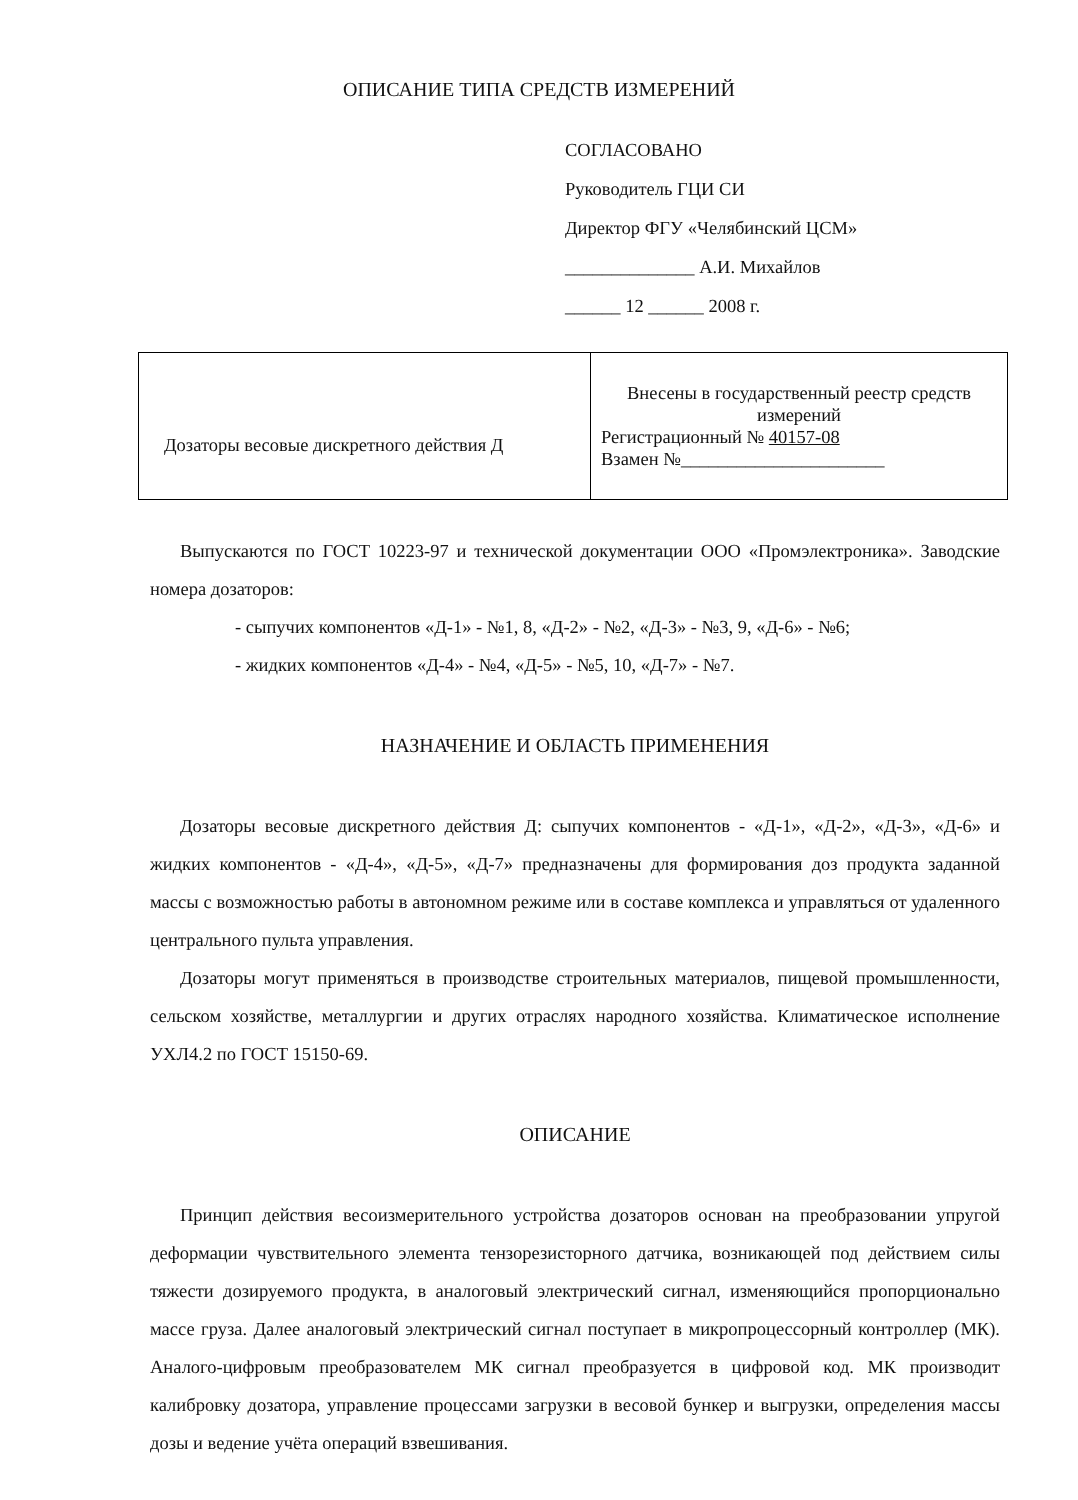ОПИСАНИЕ ТИПА СРЕДСТВ ИЗМЕРЕНИЙ
СОГЛАСОВАНО
Руководитель ГЦИ СИ
Директор ФГУ «Челябинский ЦСМ»
______________ А.И. Михайлов
______ 12 ______ 2008 г.
| Дозаторы весовые дискретного действия Д | Внесены в государственный реестр средств измерений Регистрационный № 40157-08 Взамен №______________________ |
Выпускаются по ГОСТ 10223-97 и технической документации ООО «Промэлектроника». Заводские номера дозаторов:
- сыпучих компонентов «Д-1» - №1, 8, «Д-2» - №2, «Д-3» - №3, 9, «Д-6» - №6;
- жидких компонентов «Д-4» - №4, «Д-5» - №5, 10, «Д-7» - №7.
НАЗНАЧЕНИЕ И ОБЛАСТЬ ПРИМЕНЕНИЯ
Дозаторы весовые дискретного действия Д: сыпучих компонентов - «Д-1», «Д-2», «Д-3», «Д-6» и жидких компонентов - «Д-4», «Д-5», «Д-7» предназначены для формирования доз продукта заданной массы с возможностью работы в автономном режиме или в составе комплекса и управляться от удаленного центрального пульта управления.
Дозаторы могут применяться в производстве строительных материалов, пищевой промышленности, сельском хозяйстве, металлургии и других отраслях народного хозяйства. Климатическое исполнение УХЛ4.2 по ГОСТ 15150-69.
ОПИСАНИЕ
Принцип действия весоизмерительного устройства дозаторов основан на преобразовании упругой деформации чувствительного элемента тензорезисторного датчика, возникающей под действием силы тяжести дозируемого продукта, в аналоговый электрический сигнал, изменяющийся пропорционально массе груза. Далее аналоговый электрический сигнал поступает в микропроцессорный контроллер (МК). Аналого-цифровым преобразователем МК сигнал преобразуется в цифровой код. МК производит калибровку дозатора, управление процессами загрузки в весовой бункер и выгрузки, определения массы дозы и ведение учёта операций взвешивания.